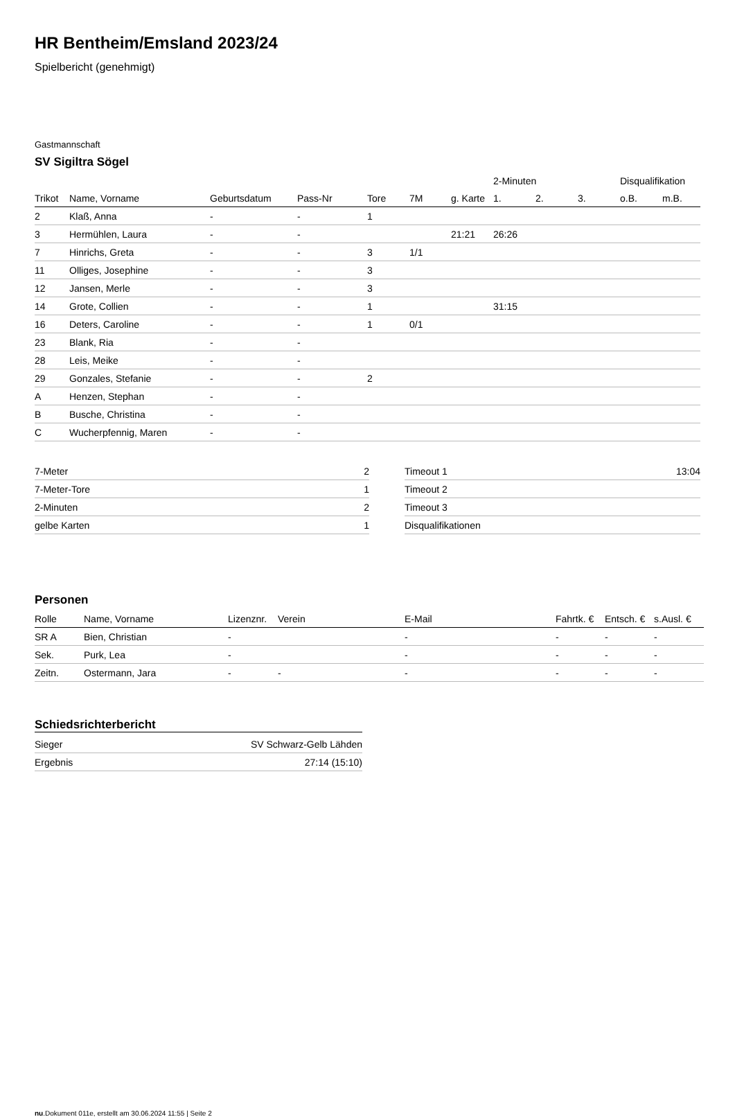HR Bentheim/Emsland 2023/24
Spielbericht (genehmigt)
Gastmannschaft
SV Sigiltra Sögel
| | | | | | | | 2-Minuten | | | Disqualifikation | |
| --- | --- | --- | --- | --- | --- | --- | --- | --- | --- | --- | --- |
| Trikot | Name, Vorname | Geburtsdatum | Pass-Nr | Tore | 7M | g. Karte | 1. | 2. | 3. | o.B. | m.B. |
| 2 | Klaß, Anna | - | - | 1 | | | | | | | |
| 3 | Hermühlen, Laura | - | - | | | 21:21 | 26:26 | | | | |
| 7 | Hinrichs, Greta | - | - | 3 | 1/1 | | | | | | |
| 11 | Olliges, Josephine | - | - | 3 | | | | | | | |
| 12 | Jansen, Merle | - | - | 3 | | | | | | | |
| 14 | Grote, Collien | - | - | 1 | | | 31:15 | | | | |
| 16 | Deters, Caroline | - | - | 1 | 0/1 | | | | | | |
| 23 | Blank, Ria | - | - | | | | | | | | |
| 28 | Leis, Meike | - | - | | | | | | | | |
| 29 | Gonzales, Stefanie | - | - | 2 | | | | | | | |
| A | Henzen, Stephan | - | - | | | | | | | | |
| B | Busche, Christina | - | - | | | | | | | | |
| C | Wucherpfennig, Maren | - | - | | | | | | | | |
| 7-Meter | 2 |
| 7-Meter-Tore | 1 |
| 2-Minuten | 2 |
| gelbe Karten | 1 |
| Timeout 1 | 13:04 |
| Timeout 2 | |
| Timeout 3 | |
| Disqualifikationen | |
Personen
| Rolle | Name, Vorname | Lizenznr. | Verein | E-Mail | Fahrtk. € | Entsch. € | s.Ausl. € |
| --- | --- | --- | --- | --- | --- | --- | --- |
| SR A | Bien, Christian | - | | - | - | - | - |
| Sek. | Purk, Lea | - | | - | - | - | - |
| Zeitn. | Ostermann, Jara | - | - | - | - | - | - |
Schiedsrichterbericht
| Sieger | SV Schwarz-Gelb Lähden |
| Ergebnis | 27:14 (15:10) |
nu.Dokument 011e, erstellt am 30.06.2024 11:55 | Seite 2